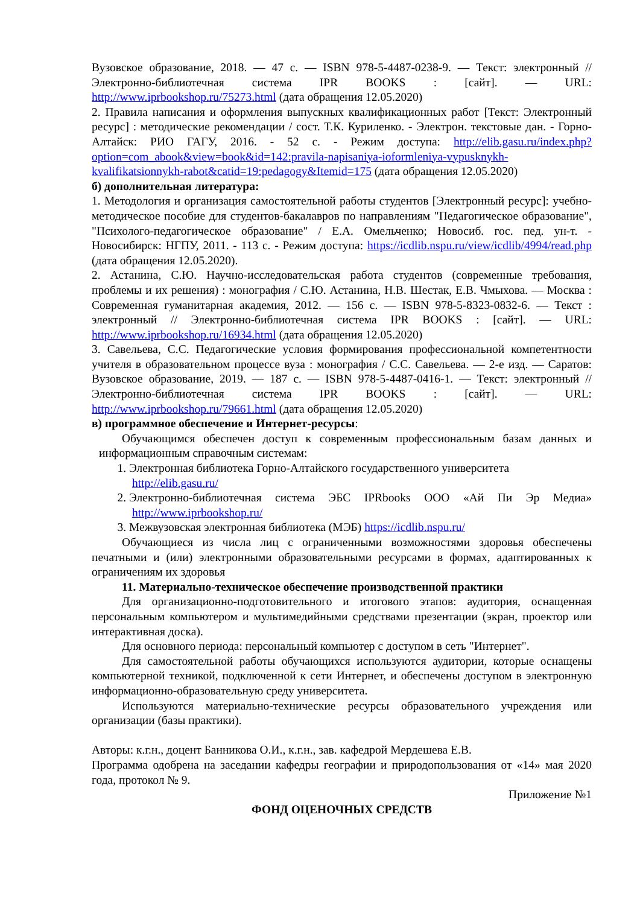Вузовское образование, 2018. — 47 с. — ISBN 978-5-4487-0238-9. — Текст: электронный // Электронно-библиотечная система IPR BOOKS : [сайт]. — URL: http://www.iprbookshop.ru/75273.html (дата обращения 12.05.2020)
2. Правила написания и оформления выпускных квалификационных работ [Текст: Электронный ресурс] : методические рекомендации / сост. Т.К. Куриленко. - Электрон. текстовые дан. - Горно-Алтайск: РИО ГАГУ, 2016. - 52 с. - Режим доступа: http://elib.gasu.ru/index.php?option=com_abook&view=book&id=142:pravila-napisaniya-ioformleniya-vypusknykh-kvalifikatsionnykh-rabot&catid=19:pedagogy&Itemid=175 (дата обращения 12.05.2020)
б) дополнительная литература:
1. Методология и организация самостоятельной работы студентов [Электронный ресурс]: учебно-методическое пособие для студентов-бакалавров по направлениям "Педагогическое образование", "Психолого-педагогическое образование" / Е.А. Омельченко; Новосиб. гос. пед. ун-т. - Новосибирск: НГПУ, 2011. - 113 с. - Режим доступа: https://icdlib.nspu.ru/view/icdlib/4994/read.php (дата обращения 12.05.2020).
2. Астанина, С.Ю. Научно-исследовательская работа студентов (современные требования, проблемы и их решения) : монография / С.Ю. Астанина, Н.В. Шестак, Е.В. Чмыхова. — Москва : Современная гуманитарная академия, 2012. — 156 c. — ISBN 978-5-8323-0832-6. — Текст : электронный // Электронно-библиотечная система IPR BOOKS : [сайт]. — URL: http://www.iprbookshop.ru/16934.html (дата обращения 12.05.2020)
3. Савельева, С.С. Педагогические условия формирования профессиональной компетентности учителя в образовательном процессе вуза : монография / С.С. Савельева. — 2-е изд. — Саратов: Вузовское образование, 2019. — 187 c. — ISBN 978-5-4487-0416-1. — Текст: электронный // Электронно-библиотечная система IPR BOOKS : [сайт]. — URL: http://www.iprbookshop.ru/79661.html (дата обращения 12.05.2020)
в) программное обеспечение и Интернет-ресурсы:
Обучающимся обеспечен доступ к современным профессиональным базам данных и информационным справочным системам:
1. Электронная библиотека Горно-Алтайского государственного университета
http://elib.gasu.ru/
2. Электронно-библиотечная система ЭБС IPRbooks ООО «Ай Пи Эр Медиа» http://www.iprbookshop.ru/
3. Межвузовская электронная библиотека (МЭБ) https://icdlib.nspu.ru/
Обучающиеся из числа лиц с ограниченными возможностями здоровья обеспечены печатными и (или) электронными образовательными ресурсами в формах, адаптированных к ограничениям их здоровья
11. Материально-техническое обеспечение производственной практики
Для организационно-подготовительного и итогового этапов: аудитория, оснащенная персональным компьютером и мультимедийными средствами презентации (экран, проектор или интерактивная доска).
Для основного периода: персональный компьютер с доступом в сеть "Интернет".
Для самостоятельной работы обучающихся используются аудитории, которые оснащены компьютерной техникой, подключенной к сети Интернет, и обеспечены доступом в электронную информационно-образовательную среду университета.
Используются материально-технические ресурсы образовательного учреждения или организации (базы практики).
Авторы: к.г.н., доцент Банникова О.И., к.г.н., зав. кафедрой Мердешева Е.В.
Программа одобрена на заседании кафедры географии и природопользования от «14» мая 2020 года, протокол № 9.
Приложение №1
ФОНД ОЦЕНОЧНЫХ СРЕДСТВ